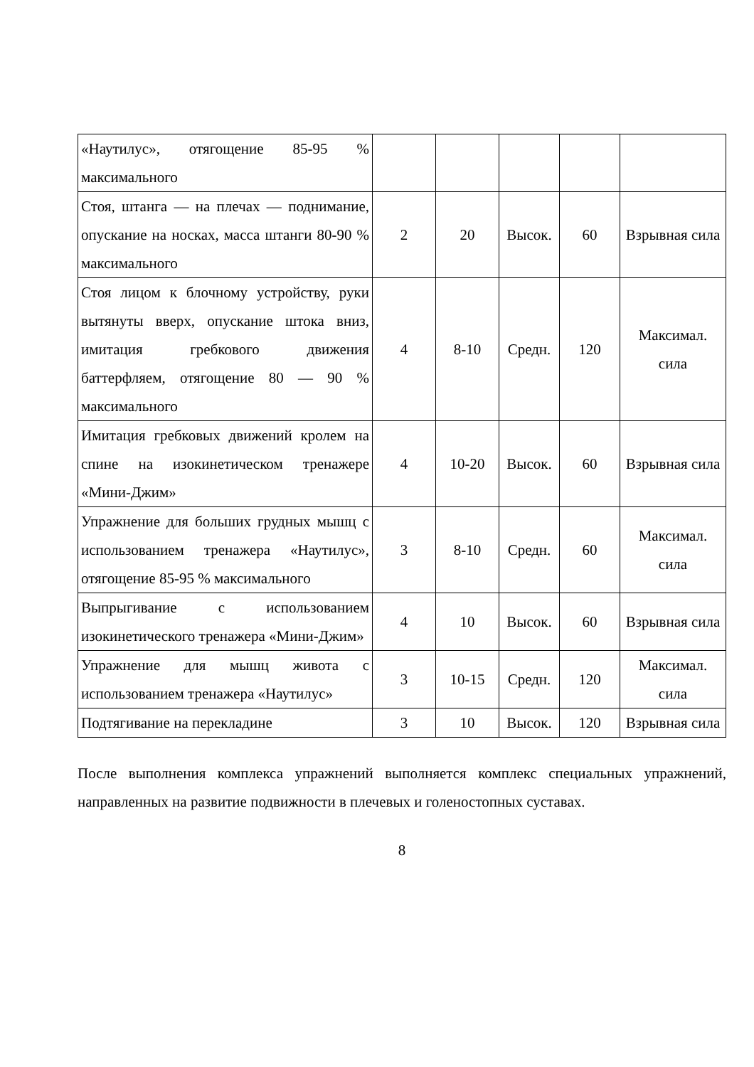| «Наутилус», отягощение 85-95 % максимального | | | | | |
| Стоя, штанга — на плечах — поднимание, опускание на носках, масса штанги 80-90 % максимального | 2 | 20 | Высок. | 60 | Взрывная сила |
| Стоя лицом к блочному устройству, руки вытянуты вверх, опускание штока вниз, имитация гребкового движения баттерфляем, отягощение 80 — 90 % максимального | 4 | 8-10 | Средн. | 120 | Максимал. сила |
| Имитация гребковых движений кролем на спине на изокинетическом тренажере «Мини-Джим» | 4 | 10-20 | Высок. | 60 | Взрывная сила |
| Упражнение для больших грудных мышц с использованием тренажера «Наутилус», отягощение 85-95 % максимального | 3 | 8-10 | Средн. | 60 | Максимал. сила |
| Выпрыгивание с использованием изокинетического тренажера «Мини-Джим» | 4 | 10 | Высок. | 60 | Взрывная сила |
| Упражнение для мышц живота с использованием тренажера «Наутилус» | 3 | 10-15 | Средн. | 120 | Максимал. сила |
| Подтягивание на перекладине | 3 | 10 | Высок. | 120 | Взрывная сила |
После выполнения комплекса упражнений выполняется комплекс специальных упражнений, направленных на развитие подвижности в плечевых и голеностопных суставах.
8